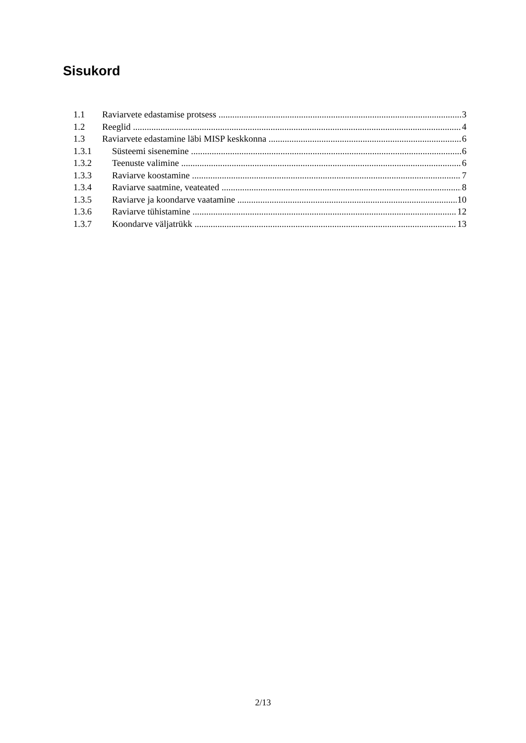Sisukord
1.1 Raviarvete edastamise protsess 3
1.2 Reeglid 4
1.3 Raviarvete edastamine läbi MISP keskkonna 6
1.3.1 Süsteemi sisenemine 6
1.3.2 Teenuste valimine 6
1.3.3 Raviarve koostamine 7
1.3.4 Raviarve saatmine, veateated 8
1.3.5 Raviarve ja koondarve vaatamine 10
1.3.6 Raviarve tühistamine 12
1.3.7 Koondarve väljatrükk 13
2/13